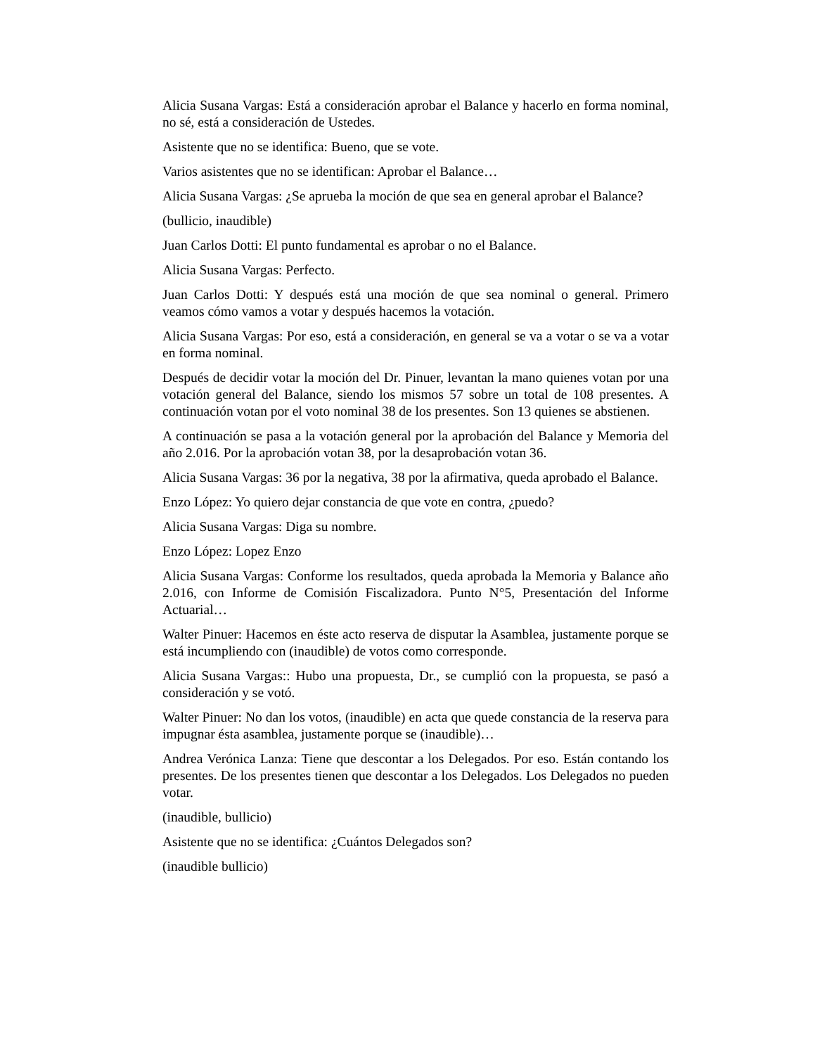Alicia Susana Vargas: Está a consideración aprobar el Balance y hacerlo en forma nominal, no sé, está a consideración de Ustedes.
Asistente que no se identifica: Bueno, que se vote.
Varios asistentes que no se identifican: Aprobar el Balance…
Alicia Susana Vargas: ¿Se aprueba la moción de que sea en general aprobar el Balance?
(bullicio, inaudible)
Juan Carlos Dotti: El punto fundamental es aprobar o no el Balance.
Alicia Susana Vargas: Perfecto.
Juan Carlos Dotti: Y después está una moción de que sea nominal o general. Primero veamos cómo vamos a votar y después hacemos la votación.
Alicia Susana Vargas: Por eso, está a consideración, en general se va a votar o se va a votar en forma nominal.
Después de decidir votar la moción del Dr. Pinuer, levantan la mano quienes votan por una votación general del Balance, siendo los mismos 57 sobre un total de 108 presentes. A continuación votan por el voto nominal 38 de los presentes. Son 13 quienes se abstienen.
A continuación se pasa a la votación general por la aprobación del Balance y Memoria del año 2.016. Por la aprobación votan 38, por la desaprobación votan 36.
Alicia Susana Vargas: 36 por la negativa, 38 por la afirmativa, queda aprobado el Balance.
Enzo López: Yo quiero dejar constancia de que vote en contra, ¿puedo?
Alicia Susana Vargas: Diga su nombre.
Enzo López: Lopez Enzo
Alicia Susana Vargas: Conforme los resultados, queda aprobada la Memoria y Balance año 2.016, con Informe de Comisión Fiscalizadora. Punto N°5, Presentación del Informe Actuarial…
Walter Pinuer: Hacemos en éste acto reserva de disputar la Asamblea, justamente porque se está incumpliendo con (inaudible) de votos como corresponde.
Alicia Susana Vargas:: Hubo una propuesta, Dr., se cumplió con la propuesta, se pasó a consideración y se votó.
Walter Pinuer: No dan los votos, (inaudible) en acta que quede constancia de la reserva para impugnar ésta asamblea, justamente porque se (inaudible)…
Andrea Verónica Lanza: Tiene que descontar a los Delegados. Por eso. Están contando los presentes. De los presentes tienen que descontar a los Delegados. Los Delegados no pueden votar.
(inaudible, bullicio)
Asistente que no se identifica: ¿Cuántos Delegados son?
(inaudible bullicio)